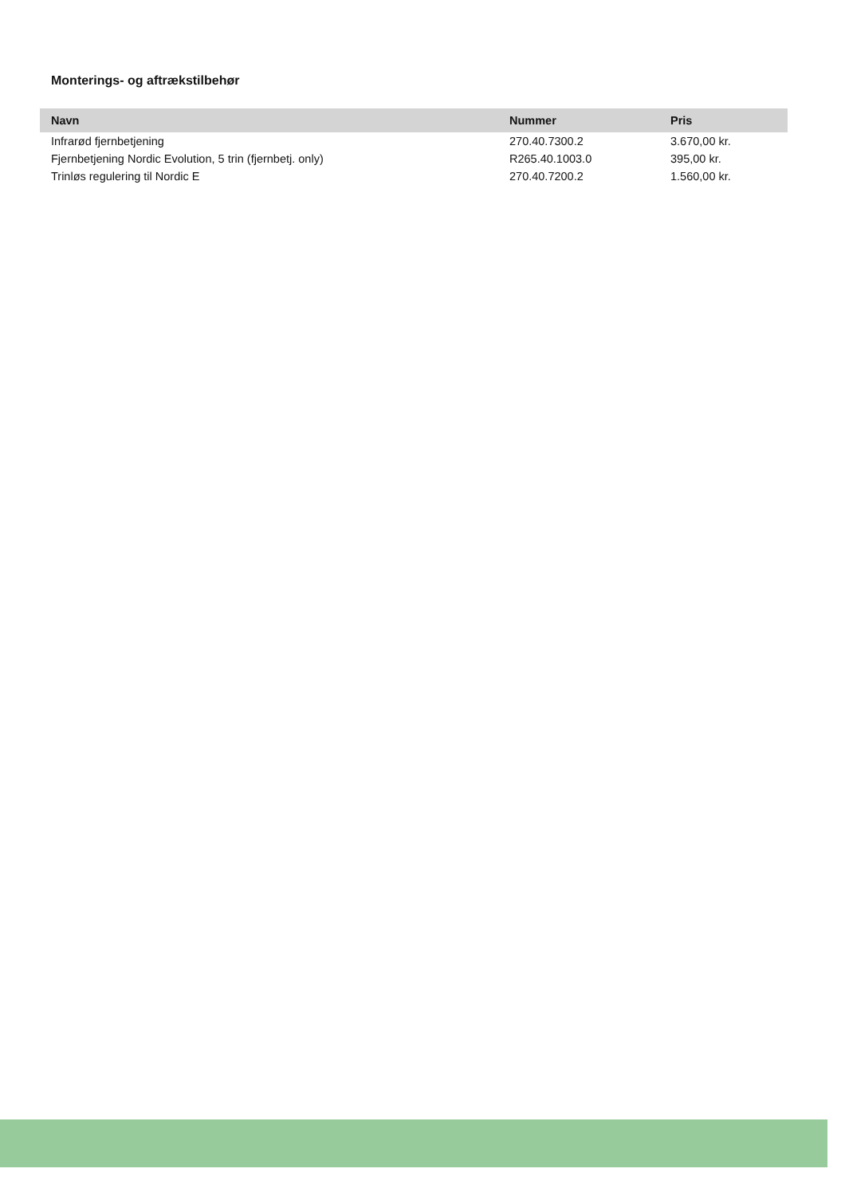Monterings- og aftrækstilbehør
| Navn | Nummer | Pris |
| --- | --- | --- |
| Infrarød fjernbetjening | 270.40.7300.2 | 3.670,00 kr. |
| Fjernbetjening Nordic Evolution, 5 trin (fjernbetj. only) | R265.40.1003.0 | 395,00 kr. |
| Trinløs regulering til Nordic E | 270.40.7200.2 | 1.560,00 kr. |